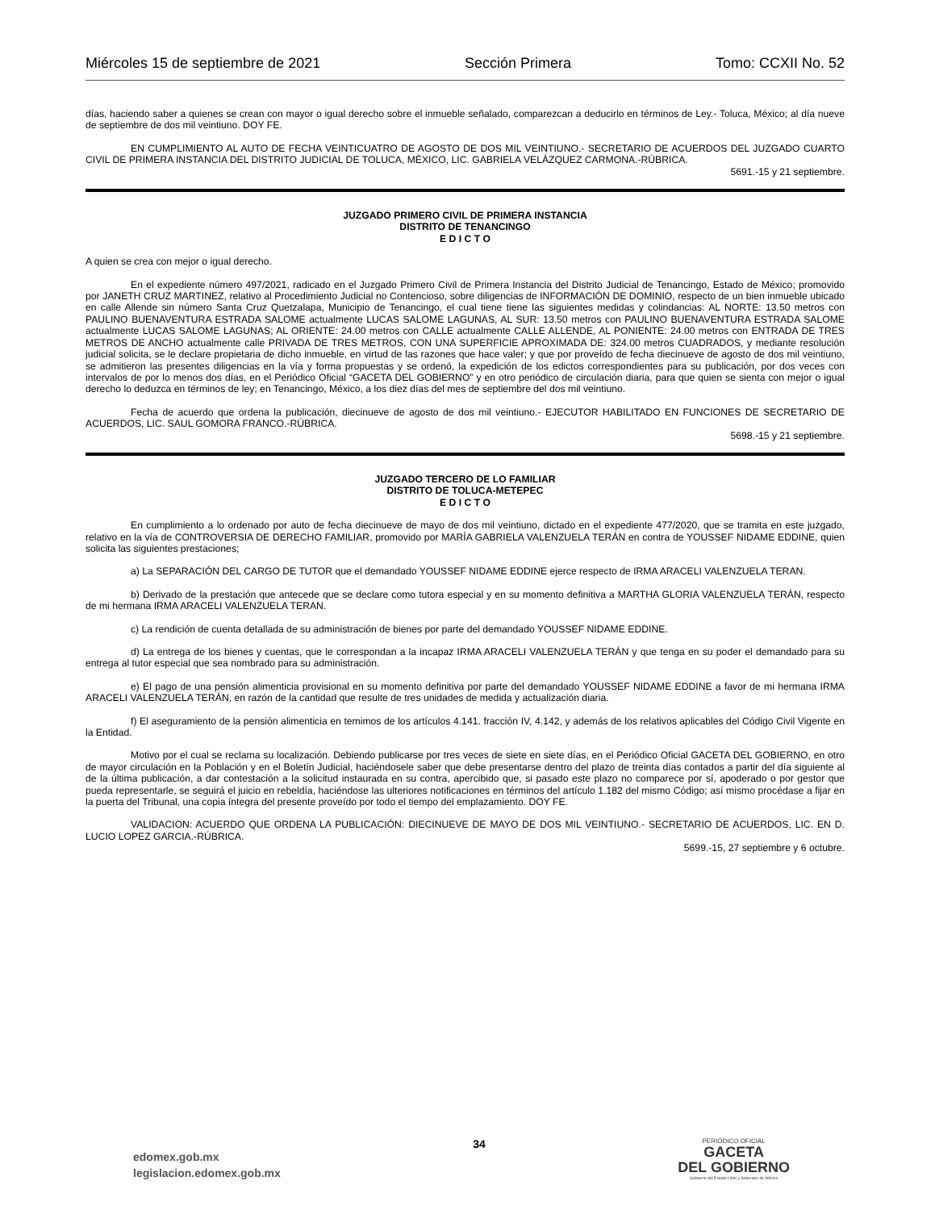Miércoles 15 de septiembre de 2021 Sección Primera Tomo: CCXII No. 52
días, haciendo saber a quienes se crean con mayor o igual derecho sobre el inmueble señalado, comparezcan a deducirlo en términos de Ley.- Toluca, México; al día nueve de septiembre de dos mil veintiuno. DOY FE.
EN CUMPLIMIENTO AL AUTO DE FECHA VEINTICUATRO DE AGOSTO DE DOS MIL VEINTIUNO.- SECRETARIO DE ACUERDOS DEL JUZGADO CUARTO CIVIL DE PRIMERA INSTANCIA DEL DISTRITO JUDICIAL DE TOLUCA, MÉXICO, LIC. GABRIELA VELÁZQUEZ CARMONA.-RÚBRICA.
5691.-15 y 21 septiembre.
JUZGADO PRIMERO CIVIL DE PRIMERA INSTANCIA
DISTRITO DE TENANCINGO
E D I C T O
A quien se crea con mejor o igual derecho.
En el expediente número 497/2021, radicado en el Juzgado Primero Civil de Primera Instancia del Distrito Judicial de Tenancingo, Estado de México; promovido por JANETH CRUZ MARTINEZ, relativo al Procedimiento Judicial no Contencioso, sobre diligencias de INFORMACIÓN DE DOMINIO, respecto de un bien inmueble ubicado en calle Allende sin número Santa Cruz Quetzalapa, Municipio de Tenancingo, el cual tiene tiene las siguientes medidas y colindancias: AL NORTE: 13.50 metros con PAULINO BUENAVENTURA ESTRADA SALOME actualmente LUCAS SALOME LAGUNAS, AL SUR: 13.50 metros con PAULINO BUENAVENTURA ESTRADA SALOME actualmente LUCAS SALOME LAGUNAS; AL ORIENTE: 24.00 metros con CALLE actualmente CALLE ALLENDE, AL PONIENTE: 24.00 metros con ENTRADA DE TRES METROS DE ANCHO actualmente calle PRIVADA DE TRES METROS, CON UNA SUPERFICIE APROXIMADA DE: 324.00 metros CUADRADOS, y mediante resolución judicial solicita, se le declare propietaria de dicho inmueble, en virtud de las razones que hace valer; y que por proveído de fecha diecinueve de agosto de dos mil veintiuno, se admitieron las presentes diligencias en la vía y forma propuestas y se ordenó, la expedición de los edictos correspondientes para su publicación, por dos veces con intervalos de por lo menos dos días, en el Periódico Oficial “GACETA DEL GOBIERNO” y en otro periódico de circulación diaria, para que quien se sienta con mejor o igual derecho lo deduzca en términos de ley; en Tenancingo, México, a los diez días del mes de septiembre del dos mil veintiuno.
Fecha de acuerdo que ordena la publicación, diecinueve de agosto de dos mil veintiuno.- EJECUTOR HABILITADO EN FUNCIONES DE SECRETARIO DE ACUERDOS, LIC. SAUL GOMORA FRANCO.-RÚBRICA.
5698.-15 y 21 septiembre.
JUZGADO TERCERO DE LO FAMILIAR
DISTRITO DE TOLUCA-METEPEC
E D I C T O
En cumplimiento a lo ordenado por auto de fecha diecinueve de mayo de dos mil veintiuno, dictado en el expediente 477/2020, que se tramita en este juzgado, relativo en la vía de CONTROVERSIA DE DERECHO FAMILIAR, promovido por MARÍA GABRIELA VALENZUELA TERÁN en contra de YOUSSEF NIDAME EDDINE, quien solicita las siguientes prestaciones;
a) La SEPARACIÓN DEL CARGO DE TUTOR que el demandado YOUSSEF NIDAME EDDINE ejerce respecto de IRMA ARACELI VALENZUELA TERAN.
b) Derivado de la prestación que antecede que se declare como tutora especial y en su momento definitiva a MARTHA GLORIA VALENZUELA TERÁN, respecto de mi hermana IRMA ARACELI VALENZUELA TERAN.
c) La rendición de cuenta detallada de su administración de bienes por parte del demandado YOUSSEF NIDAME EDDINE.
d) La entrega de los bienes y cuentas, que le correspondan a la incapaz IRMA ARACELI VALENZUELA TERÁN y que tenga en su poder el demandado para su entrega al tutor especial que sea nombrado para su administración.
e) El pago de una pensión alimenticia provisional en su momento definitiva por parte del demandado YOUSSEF NIDAME EDDINE a favor de mi hermana IRMA ARACELI VALENZUELA TERÁN, en razón de la cantidad que resulte de tres unidades de medida y actualización diaria.
f) El aseguramiento de la pensión alimenticia en temimos de los artículos 4.141. fracción IV, 4.142, y además de los relativos aplicables del Código Civil Vigente en la Entidad.
Motivo por el cual se reclama su localización. Debiendo publicarse por tres veces de siete en siete días, en el Periódico Oficial GACETA DEL GOBIERNO, en otro de mayor circulación en la Población y en el Boletín Judicial, haciéndosele saber que debe presentarse dentro del plazo de treinta días contados a partir del día siguiente al de la última publicación, a dar contestación a la solicitud instaurada en su contra, apercibido que, si pasado este plazo no comparece por sí, apoderado o por gestor que pueda representarle, se seguirá el juicio en rebeldía, haciéndose las ulteriores notificaciones en términos del artículo 1.182 del mismo Código; así mismo procédase a fijar en la puerta del Tribunal, una copia íntegra del presente proveído por todo el tiempo del emplazamiento. DOY FE.
VALIDACION: ACUERDO QUE ORDENA LA PUBLICACIÓN: DIECINUEVE DE MAYO DE DOS MIL VEINTIUNO.- SECRETARIO DE ACUERDOS, LIC. EN D. LUCIO LOPEZ GARCIA.-RÚBRICA.
5699.-15, 27 septiembre y 6 octubre.
edomex.gob.mx
legislacion.edomex.gob.mx
34
PERIÓDICO OFICIAL
GACETA
DEL GOBIERNO
Gobierno del Estado Libre y Soberano de México